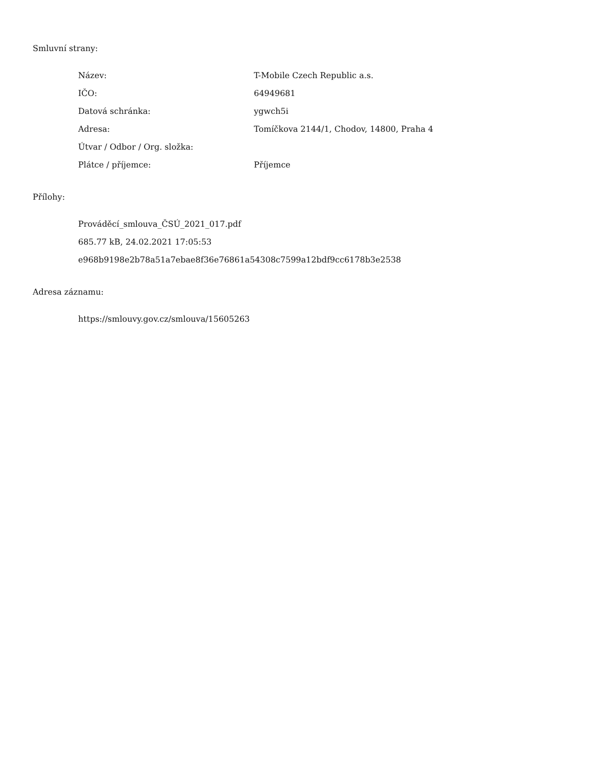Smluvní strany:
| Název: | T-Mobile Czech Republic a.s. |
| IČO: | 64949681 |
| Datová schránka: | ygwch5i |
| Adresa: | Tomíčkova 2144/1, Chodov, 14800, Praha 4 |
| Útvar / Odbor / Org. složka: | |
| Plátce / příjemce: | Příjemce |
Přílohy:
Prováděcí_smlouva_ČSÚ_2021_017.pdf
685.77 kB, 24.02.2021 17:05:53
e968b9198e2b78a51a7ebae8f36e76861a54308c7599a12bdf9cc6178b3e2538
Adresa záznamu:
https://smlouvy.gov.cz/smlouva/15605263